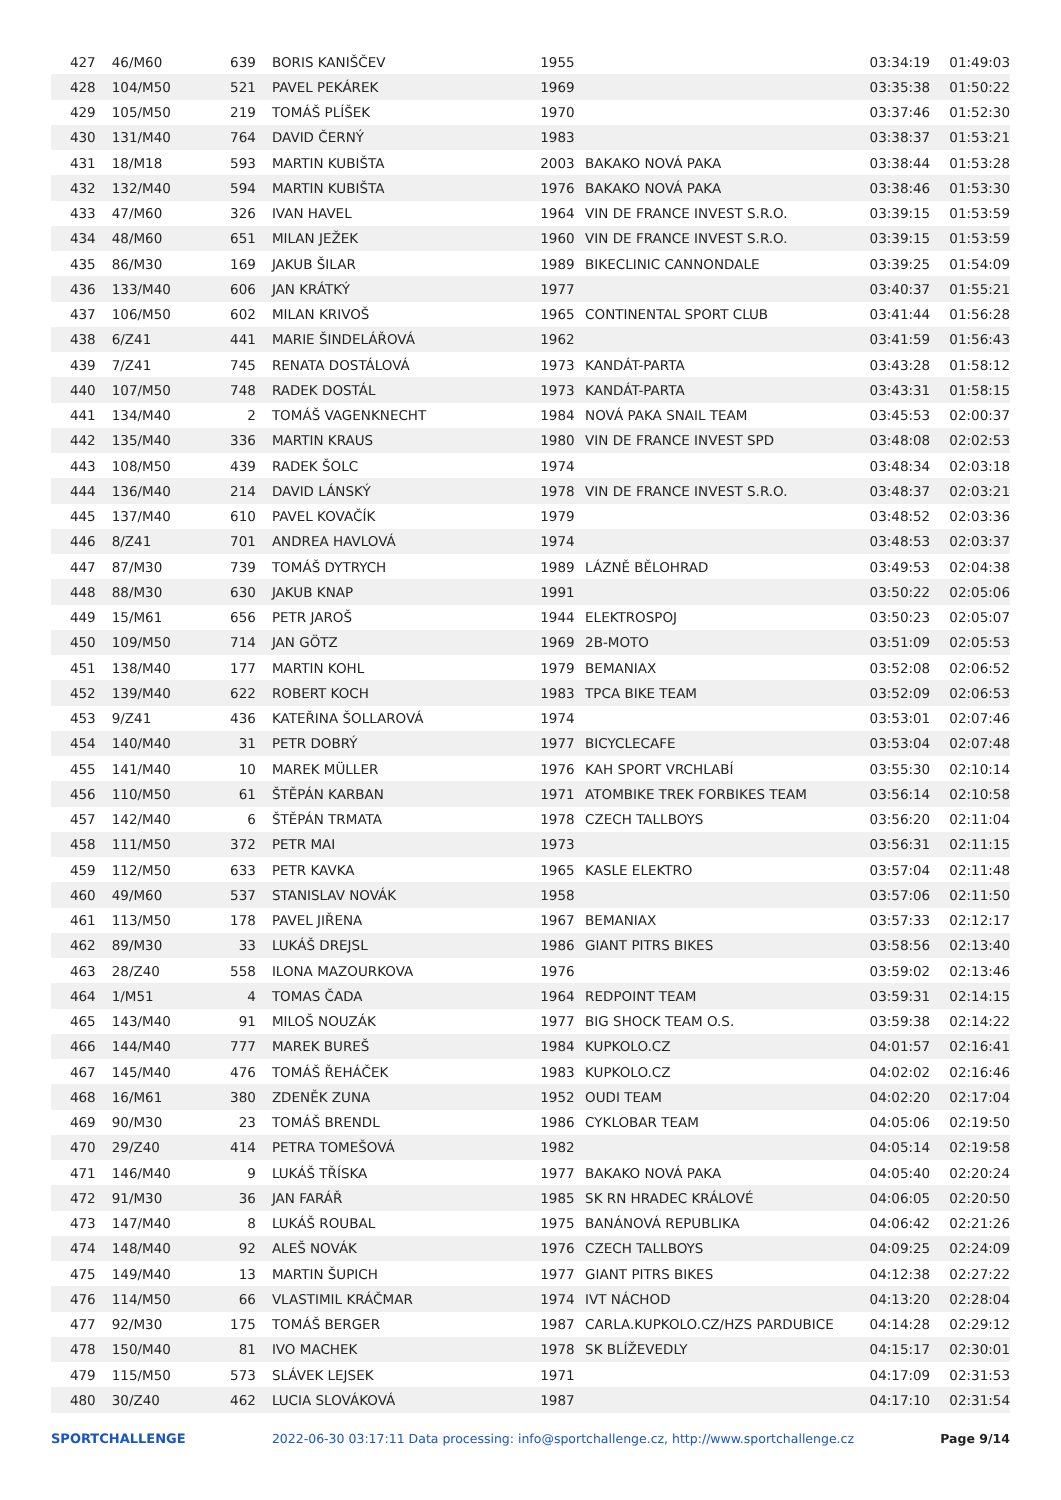| 427 | 46/M60 | 639 | BORIS KANIŠČEV | 1955 | | 03:34:19 | 01:49:03 |
| 428 | 104/M50 | 521 | PAVEL PEKÁREK | 1969 | | 03:35:38 | 01:50:22 |
| 429 | 105/M50 | 219 | TOMÁŠ PLÍŠEK | 1970 | | 03:37:46 | 01:52:30 |
| 430 | 131/M40 | 764 | DAVID ČERNÝ | 1983 | | 03:38:37 | 01:53:21 |
| 431 | 18/M18 | 593 | MARTIN KUBIŠTA | 2003 | BAKAKO NOVÁ PAKA | 03:38:44 | 01:53:28 |
| 432 | 132/M40 | 594 | MARTIN KUBIŠTA | 1976 | BAKAKO NOVÁ PAKA | 03:38:46 | 01:53:30 |
| 433 | 47/M60 | 326 | IVAN HAVEL | 1964 | VIN DE FRANCE INVEST S.R.O. | 03:39:15 | 01:53:59 |
| 434 | 48/M60 | 651 | MILAN JEŽEK | 1960 | VIN DE FRANCE INVEST S.R.O. | 03:39:15 | 01:53:59 |
| 435 | 86/M30 | 169 | JAKUB ŠILAR | 1989 | BIKECLINIC CANNONDALE | 03:39:25 | 01:54:09 |
| 436 | 133/M40 | 606 | JAN KRÁTKÝ | 1977 | | 03:40:37 | 01:55:21 |
| 437 | 106/M50 | 602 | MILAN KRIVOŠ | 1965 | CONTINENTAL SPORT CLUB | 03:41:44 | 01:56:28 |
| 438 | 6/Z41 | 441 | MARIE ŠINDELÁŘOVÁ | 1962 | | 03:41:59 | 01:56:43 |
| 439 | 7/Z41 | 745 | RENATA DOSTÁLOVÁ | 1973 | KANDÁT-PARTA | 03:43:28 | 01:58:12 |
| 440 | 107/M50 | 748 | RADEK DOSTÁL | 1973 | KANDÁT-PARTA | 03:43:31 | 01:58:15 |
| 441 | 134/M40 | 2 | TOMÁŠ VAGENKNECHT | 1984 | NOVÁ PAKA SNAIL TEAM | 03:45:53 | 02:00:37 |
| 442 | 135/M40 | 336 | MARTIN KRAUS | 1980 | VIN DE FRANCE INVEST SPD | 03:48:08 | 02:02:53 |
| 443 | 108/M50 | 439 | RADEK ŠOLC | 1974 | | 03:48:34 | 02:03:18 |
| 444 | 136/M40 | 214 | DAVID LÁNSKÝ | 1978 | VIN DE FRANCE INVEST S.R.O. | 03:48:37 | 02:03:21 |
| 445 | 137/M40 | 610 | PAVEL KOVAČÍK | 1979 | | 03:48:52 | 02:03:36 |
| 446 | 8/Z41 | 701 | ANDREA HAVLOVÁ | 1974 | | 03:48:53 | 02:03:37 |
| 447 | 87/M30 | 739 | TOMÁŠ DYTRYCH | 1989 | LÁZNĚ BĚLOHRAD | 03:49:53 | 02:04:38 |
| 448 | 88/M30 | 630 | JAKUB KNAP | 1991 | | 03:50:22 | 02:05:06 |
| 449 | 15/M61 | 656 | PETR JAROŠ | 1944 | ELEKTROSPOJ | 03:50:23 | 02:05:07 |
| 450 | 109/M50 | 714 | JAN GÖTZ | 1969 | 2B-MOTO | 03:51:09 | 02:05:53 |
| 451 | 138/M40 | 177 | MARTIN KOHL | 1979 | BEMANIAX | 03:52:08 | 02:06:52 |
| 452 | 139/M40 | 622 | ROBERT KOCH | 1983 | TPCA BIKE TEAM | 03:52:09 | 02:06:53 |
| 453 | 9/Z41 | 436 | KATEŘINA ŠOLLAROVÁ | 1974 | | 03:53:01 | 02:07:46 |
| 454 | 140/M40 | 31 | PETR DOBRÝ | 1977 | BICYCLECAFE | 03:53:04 | 02:07:48 |
| 455 | 141/M40 | 10 | MAREK MÜLLER | 1976 | KAH SPORT VRCHLABÍ | 03:55:30 | 02:10:14 |
| 456 | 110/M50 | 61 | ŠTĚPÁN KARBAN | 1971 | ATOMBIKE TREK FORBIKES TEAM | 03:56:14 | 02:10:58 |
| 457 | 142/M40 | 6 | ŠTĚPÁN TRMATA | 1978 | CZECH TALLBOYS | 03:56:20 | 02:11:04 |
| 458 | 111/M50 | 372 | PETR MAI | 1973 | | 03:56:31 | 02:11:15 |
| 459 | 112/M50 | 633 | PETR KAVKA | 1965 | KASLE ELEKTRO | 03:57:04 | 02:11:48 |
| 460 | 49/M60 | 537 | STANISLAV NOVÁK | 1958 | | 03:57:06 | 02:11:50 |
| 461 | 113/M50 | 178 | PAVEL JIŘENA | 1967 | BEMANIAX | 03:57:33 | 02:12:17 |
| 462 | 89/M30 | 33 | LUKÁŠ DREJSL | 1986 | GIANT PITRS BIKES | 03:58:56 | 02:13:40 |
| 463 | 28/Z40 | 558 | ILONA MAZOURKOVA | 1976 | | 03:59:02 | 02:13:46 |
| 464 | 1/M51 | 4 | TOMAS ČADA | 1964 | REDPOINT TEAM | 03:59:31 | 02:14:15 |
| 465 | 143/M40 | 91 | MILOŠ NOUZÁK | 1977 | BIG SHOCK TEAM O.S. | 03:59:38 | 02:14:22 |
| 466 | 144/M40 | 777 | MAREK BUREŠ | 1984 | KUPKOLO.CZ | 04:01:57 | 02:16:41 |
| 467 | 145/M40 | 476 | TOMÁŠ ŘEHÁČEK | 1983 | KUPKOLO.CZ | 04:02:02 | 02:16:46 |
| 468 | 16/M61 | 380 | ZDENĚK ZUNA | 1952 | OUDI TEAM | 04:02:20 | 02:17:04 |
| 469 | 90/M30 | 23 | TOMÁŠ BRENDL | 1986 | CYKLOBAR TEAM | 04:05:06 | 02:19:50 |
| 470 | 29/Z40 | 414 | PETRA TOMEŠOVÁ | 1982 | | 04:05:14 | 02:19:58 |
| 471 | 146/M40 | 9 | LUKÁŠ TŘÍSKA | 1977 | BAKAKO NOVÁ PAKA | 04:05:40 | 02:20:24 |
| 472 | 91/M30 | 36 | JAN FARÁŘ | 1985 | SK RN HRADEC KRÁLOVÉ | 04:06:05 | 02:20:50 |
| 473 | 147/M40 | 8 | LUKÁŠ ROUBAL | 1975 | BANÁNOVÁ REPUBLIKA | 04:06:42 | 02:21:26 |
| 474 | 148/M40 | 92 | ALEŠ NOVÁK | 1976 | CZECH TALLBOYS | 04:09:25 | 02:24:09 |
| 475 | 149/M40 | 13 | MARTIN ŠUPICH | 1977 | GIANT PITRS BIKES | 04:12:38 | 02:27:22 |
| 476 | 114/M50 | 66 | VLASTIMIL KRÁČMAR | 1974 | IVT NÁCHOD | 04:13:20 | 02:28:04 |
| 477 | 92/M30 | 175 | TOMÁŠ BERGER | 1987 | CARLA.KUPKOLO.CZ/HZS PARDUBICE | 04:14:28 | 02:29:12 |
| 478 | 150/M40 | 81 | IVO MACHEK | 1978 | SK BLÍŽEVEDLY | 04:15:17 | 02:30:01 |
| 479 | 115/M50 | 573 | SLÁVEK LEJSEK | 1971 | | 04:17:09 | 02:31:53 |
| 480 | 30/Z40 | 462 | LUCIA SLOVÁKOVÁ | 1987 | | 04:17:10 | 02:31:54 |
SPORTCHALLENGE 2022-06-30 03:17:11 Data processing: info@sportchallenge.cz, http://www.sportchallenge.cz Page 9/14